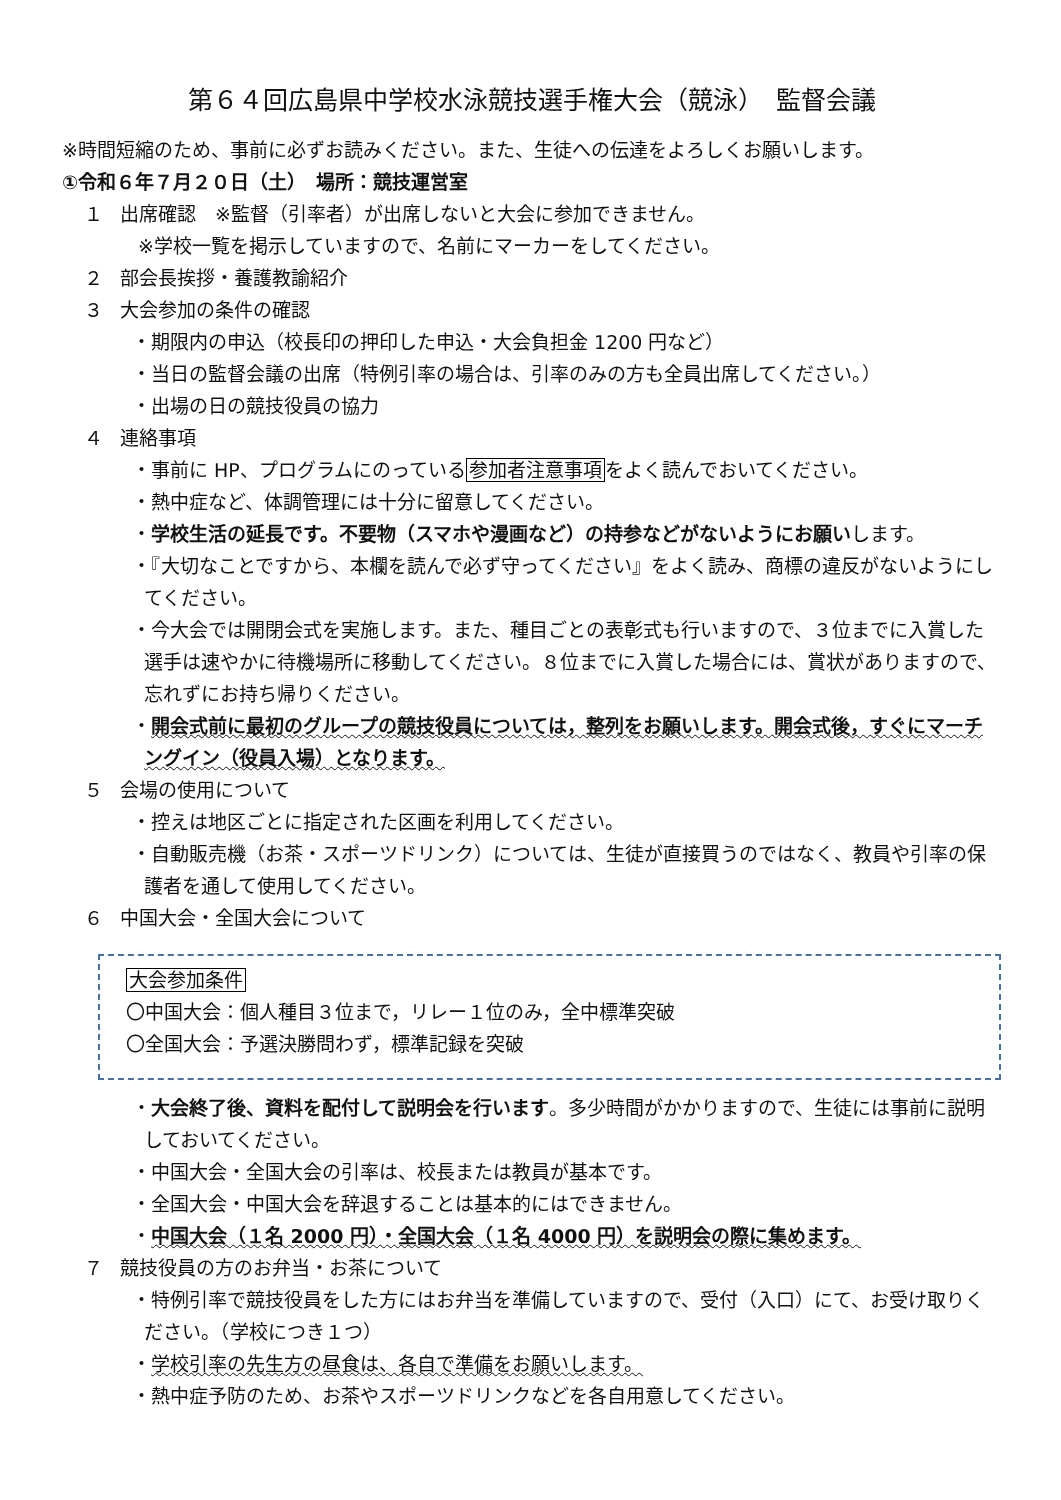第６４回広島県中学校水泳競技選手権大会（競泳）　監督会議
※時間短縮のため、事前に必ずお読みください。また、生徒への伝達をよろしくお願いします。
①令和６年７月２０日（土）　場所：競技運営室
１ 出席確認　※監督（引率者）が出席しないと大会に参加できません。
※学校一覧を掲示していますので、名前にマーカーをしてください。
２ 部会長挨拶・養護教諭紹介
３ 大会参加の条件の確認
・期限内の申込（校長印の押印した申込・大会負担金 1200 円など）
・当日の監督会議の出席（特例引率の場合は、引率のみの方も全員出席してください。）
・出場の日の競技役員の協力
４ 連絡事項
・事前に HP、プログラムにのっている参加者注意事項をよく読んでおいてください。
・熱中症など、体調管理には十分に留意してください。
・学校生活の延長です。不要物（スマホや漫画など）の持参などがないようにお願いします。
・『大切なことですから、本欄を読んで必ず守ってください』をよく読み、商標の違反がないようにしてください。
・今大会では開閉会式を実施します。また、種目ごとの表彰式も行いますので、３位までに入賞した選手は速やかに待機場所に移動してください。８位までに入賞した場合には、賞状がありますので、忘れずにお持ち帰りください。
・開会式前に最初のグループの競技役員については，整列をお願いします。開会式後，すぐにマーチングイン（役員入場）となります。
５ 会場の使用について
・控えは地区ごとに指定された区画を利用してください。
・自動販売機（お茶・スポーツドリンク）については、生徒が直接買うのではなく、教員や引率の保護者を通して使用してください。
６ 中国大会・全国大会について
大会参加条件
〇中国大会：個人種目３位まで，リレー１位のみ，全中標準突破
〇全国大会：予選決勝問わず，標準記録を突破
・大会終了後、資料を配付して説明会を行います。多少時間がかかりますので、生徒には事前に説明しておいてください。
・中国大会・全国大会の引率は、校長または教員が基本です。
・全国大会・中国大会を辞退することは基本的にはできません。
・中国大会（１名 2000 円）・全国大会（１名 4000 円）を説明会の際に集めます。
７ 競技役員の方のお弁当・お茶について
・特例引率で競技役員をした方にはお弁当を準備していますので、受付（入口）にて、お受け取りください。（学校につき１つ）
・学校引率の先生方の昼食は、各自で準備をお願いします。
・熱中症予防のため、お茶やスポーツドリンクなどを各自用意してください。